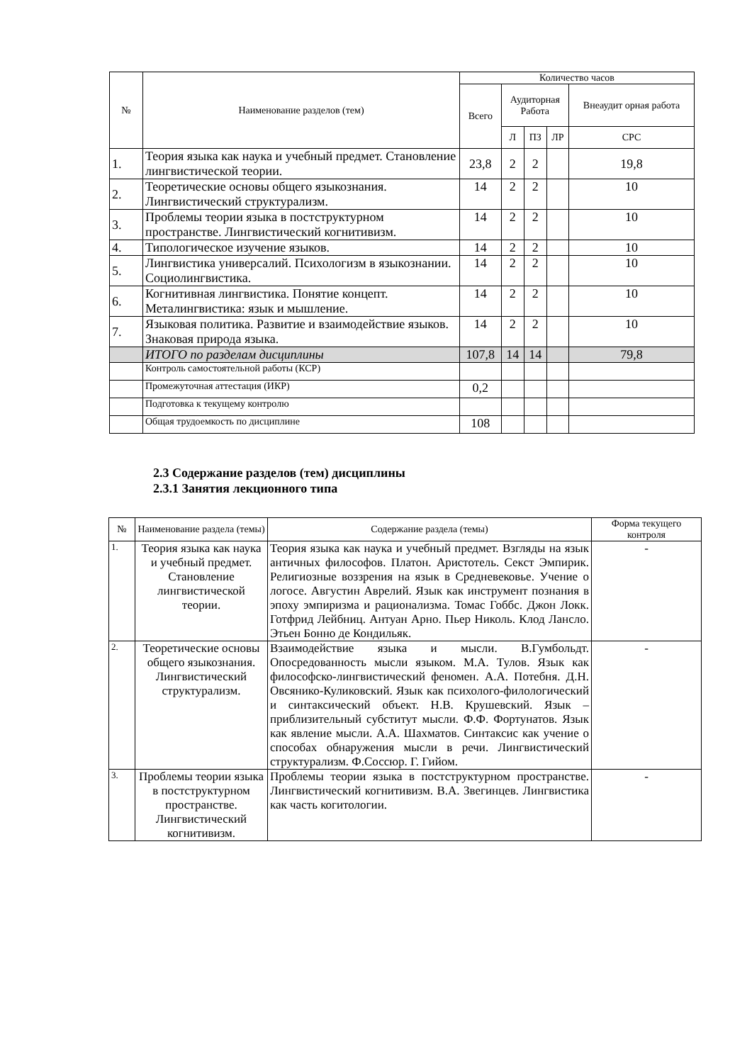| № | Наименование разделов (тем) | Количество часов | | | | |
| --- | --- | --- | --- | --- | --- | --- |
| | | Всего | Аудиторная Работа | | | Внеаудит орная работа |
| | | | Л | ПЗ | ЛР | СРС |
| 1. | Теория языка как наука и учебный предмет. Становление лингвистической теории. | 23,8 | 2 | 2 | | 19,8 |
| 2. | Теоретические основы общего языкознания. Лингвистический структурализм. | 14 | 2 | 2 | | 10 |
| 3. | Проблемы теории языка в постструктурном пространстве. Лингвистический когнитивизм. | 14 | 2 | 2 | | 10 |
| 4. | Типологическое изучение языков. | 14 | 2 | 2 | | 10 |
| 5. | Лингвистика универсалий. Психологизм в языкознании. Социолингвистика. | 14 | 2 | 2 | | 10 |
| 6. | Когнитивная лингвистика. Понятие концепт. Металингвистика: язык и мышление. | 14 | 2 | 2 | | 10 |
| 7. | Языковая политика. Развитие и взаимодействие языков. Знаковая природа языка. | 14 | 2 | 2 | | 10 |
| | ИТОГО по разделам дисциплины | 107,8 | 14 | 14 | | 79,8 |
| | Контроль самостоятельной работы (КСР) | | | | | |
| | Промежуточная аттестация (ИКР) | 0,2 | | | | |
| | Подготовка к текущему контролю | | | | | |
| | Общая трудоемкость по дисциплине | 108 | | | | |
2.3 Содержание разделов (тем) дисциплины
2.3.1 Занятия лекционного типа
| № | Наименование раздела (темы) | Содержание раздела (темы) | Форма текущего контроля |
| --- | --- | --- | --- |
| 1. | Теория языка как наука и учебный предмет. Становление лингвистической теории. | Теория языка как наука и учебный предмет. Взгляды на язык античных философов. Платон. Аристотель. Секст Эмпирик. Религиозные воззрения на язык в Средневековье. Учение о логосе. Августин Аврелий. Язык как инструмент познания в эпоху эмпиризма и рационализма. Томас Гоббс. Джон Локк. Готфрид Лейбниц. Антуан Арно. Пьер Николь. Клод Лансло. Этьен Бонно де Кондильяк. | - |
| 2. | Теоретические основы общего языкознания. Лингвистический структурализм. | Взаимодействие языка и мысли. В.Гумбольдт. Опосредованность мысли языком. М.А. Тулов. Язык как философско-лингвистический феномен. А.А. Потебня. Д.Н. Овсянико-Куликовский. Язык как психолого-филологический и синтаксический объект. Н.В. Крушевский. Язык – приблизительный субститут мысли. Ф.Ф. Фортунатов. Язык как явление мысли. А.А. Шахматов. Синтаксис как учение о способах обнаружения мысли в речи. Лингвистический структурализм. Ф.Соссюр. Г. Гийом. | - |
| 3. | Проблемы теории языка в постструктурном пространстве. Лингвистический когнитивизм. | Проблемы теории языка в постструктурном пространстве. Лингвистический когнитивизм. В.А. Звегинцев. Лингвистика как часть когитологии. | - |